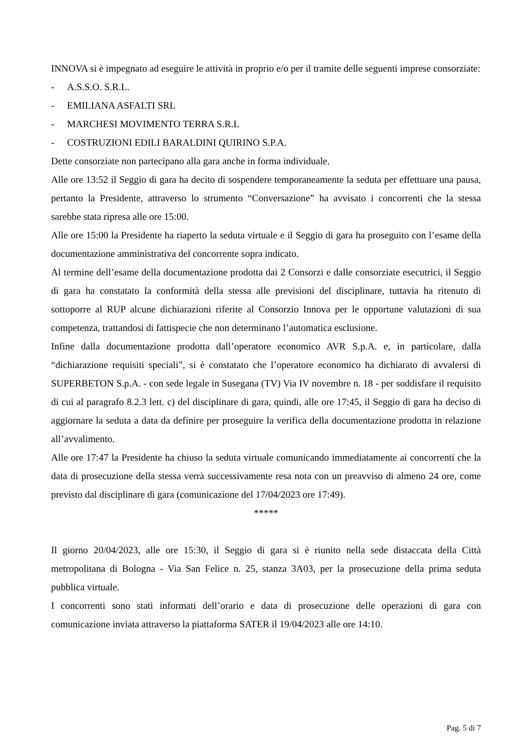INNOVA si è impegnato ad eseguire le attività in proprio e/o per il tramite delle seguenti imprese consorziate:
- A.S.S.O. S.R.L.
- EMILIANA ASFALTI SRL
- MARCHESI MOVIMENTO TERRA S.R.L
- COSTRUZIONI EDILI BARALDINI QUIRINO S.P.A.
Dette consorziate non partecipano alla gara anche in forma individuale.
Alle ore 13:52 il Seggio di gara ha decito di sospendere temporaneamente la seduta per effettuare una pausa, pertanto la Presidente, attraverso lo strumento “Conversazione” ha avvisato i concorrenti che la stessa sarebbe stata ripresa alle ore 15:00.
Alle ore 15:00 la Presidente ha riaperto la seduta virtuale e il Seggio di gara ha proseguito con l’esame della documentazione amministrativa del concorrente sopra indicato.
Al termine dell’esame della documentazione prodotta dai 2 Consorzi e dalle consorziate esecutrici, il Seggio di gara ha constatato la conformità della stessa alle previsioni del disciplinare, tuttavia ha ritenuto di sottoporre al RUP alcune dichiarazioni riferite al Consorzio Innova per le opportune valutazioni di sua competenza, trattandosi di fattispecie che non determinano l’automatica esclusione.
Infine dalla documentazione prodotta dall’operatore economico AVR S.p.A. e, in particolare, dalla “dichiarazione requisiti speciali”, si è constatato che l’operatore economico ha dichiarato di avvalersi di SUPERBETON S.p.A. - con sede legale in Susegana (TV) Via IV novembre n. 18 - per soddisfare il requisito di cui al paragrafo 8.2.3 lett. c) del disciplinare di gara, quindi, alle ore 17:45, il Seggio di gara ha deciso di aggiornare la seduta a data da definire per proseguire la verifica della documentazione prodotta in relazione all’avvalimento.
Alle ore 17:47 la Presidente ha chiuso la seduta virtuale comunicando immediatamente ai concorrenti che la data di prosecuzione della stessa verrà successivamente resa nota con un preavviso di almeno 24 ore, come previsto dal disciplinare di gara (comunicazione del 17/04/2023 ore 17:49).
*****
Il giorno 20/04/2023, alle ore 15:30, il Seggio di gara si è riunito nella sede distaccata della Città metropolitana di Bologna - Via San Felice n. 25, stanza 3A03, per la prosecuzione della prima seduta pubblica virtuale.
I concorrenti sono stati informati dell’orario e data di prosecuzione delle operazioni di gara con comunicazione inviata attraverso la piattaforma SATER il 19/04/2023 alle ore 14:10.
Pag. 5 di 7